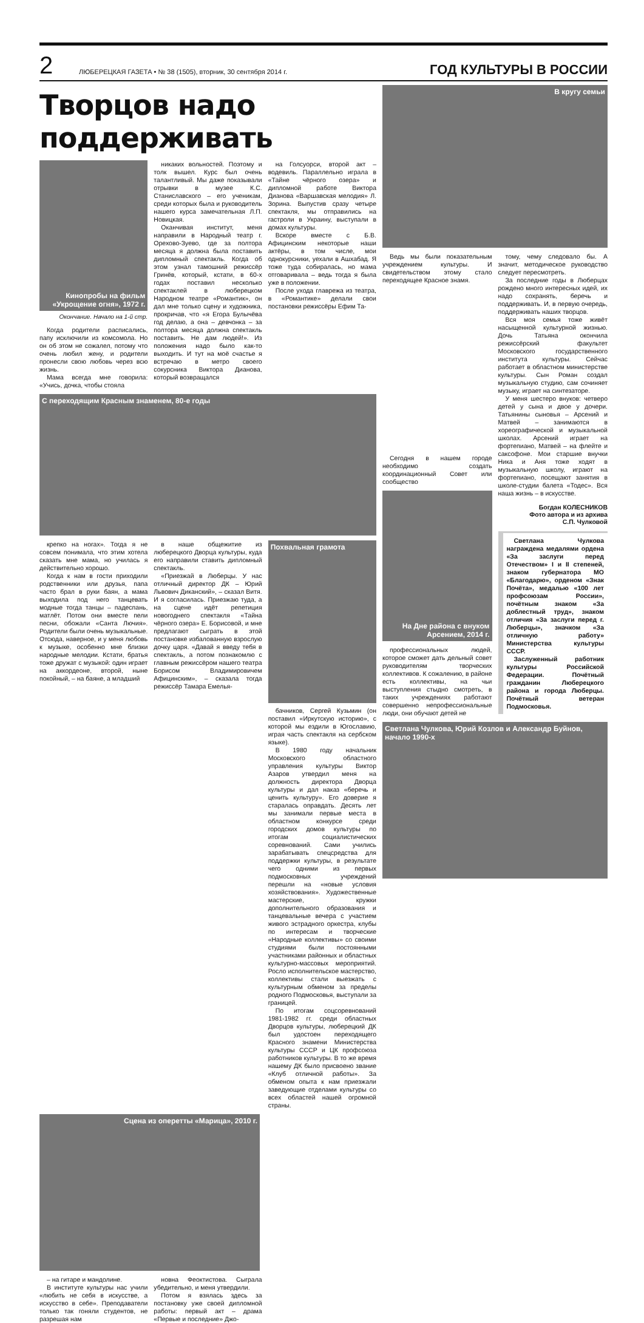2
ЛЮБЕРЕЦКАЯ ГАЗЕТА • № 38 (1505), вторник, 30 сентября 2014 г.
ГОД КУЛЬТУРЫ В РОССИИ
Творцов надо поддерживать
Кинопробы на фильм «Укрощение огня», 1972 г.
Окончание. Начало на 1-й стр.
Когда родители расписались, папу исключили из комсомола. Но он об этом не сожалел, потому что очень любил жену, и родители пронесли свою любовь через всю жизнь.
Мама всегда мне говорила: «Учись, дочка, чтобы стояла
никаких вольностей. Поэтому и толк вышел. Курс был очень талантливый. Мы даже показывали отрывки в музее К.С. Станиславского – его ученикам, среди которых была и руководитель нашего курса замечательная Л.П. Новицкая.
Оканчивая институт, меня направили в Народный театр г. Орехово-Зуево, где за полтора месяца я должна была поставить дипломный спектакль. Когда об этом узнал тамошний режиссёр Гринёв, который, кстати, в 60-х годах поставил несколько спектаклей в люберецком Народном театре «Романтик», он дал мне только сцену и художника, прокричав, что «я Егора Булычёва год делаю, а она – девчонка – за полтора месяца должна спектакль поставить. Не дам людей!». Из положения надо было как-то выходить. И тут на моё счастье я встречаю в метро своего сокурсника Виктора Дианова, который возвращался
на Голсуорси, второй акт – водевиль. Параллельно играла в «Тайне чёрного озера» и дипломной работе Виктора Дианова «Варшавская мелодия» Л. Зорина. Выпустив сразу четыре спектакля, мы отправились на гастроли в Украину, выступали в домах культуры.
Вскоре вместе с Б.В. Афицинским некоторые наши актёры, в том числе, мои однокурсники, уехали в Ашхабад. Я тоже туда собиралась, но мама отговаривала – ведь тогда я была уже в положении.
После ухода главрежа из театра, в «Романтике» делали свои постановки режиссёры Ефим Та-
С переходящим Красным знаменем, 80-е годы
крепко на ногах». Тогда я не совсем понимала, что этим хотела сказать мне мама, но училась я действительно хорошо.
Когда к нам в гости приходили родственники или друзья, папа часто брал в руки баян, а мама выходила под него танцевать модные тогда танцы – падеспань, матлёт. Потом они вместе пели песни, обожали «Санта Лючия». Родители были очень музыкальные. Отсюда, наверное, и у меня любовь к музыке, особенно мне близки народные мелодии. Кстати, братья тоже дружат с музыкой: один играет на аккордеоне, второй, ныне покойный, – на баяне, а младший
в наше общежитие из люберецкого Дворца культуры, куда его направили ставить дипломный спектакль.
«Приезжай в Люберцы. У нас отличный директор ДК – Юрий Львович Диканский», – сказал Витя. И я согласилась. Приезжаю туда, а на сцене идёт репетиция новогоднего спектакля «Тайна чёрного озера» Е. Борисовой, и мне предлагают сыграть в этой постановке избалованную взрослую дочку царя. «Давай я введу тебя в спектакль, а потом познакомлю с главным режиссёром нашего театра Борисом Владимировичем Афицинским», – сказала тогда режиссёр Тамара Емелья-
Похвальная грамота
бачников, Сергей Кузьмин (он поставил «Иркутскую историю», с которой мы ездили в Югославию, играя часть спектакля на сербском языке).
В 1980 году начальник Московского областного управления культуры Виктор Азаров утвердил меня на должность директора Дворца культуры и дал наказ «беречь и ценить культуру». Его доверие я старалась оправдать. Десять лет мы занимали первые места в областном конкурсе среди городских домов культуры по итогам социалистических соревнований. Сами учились зарабатывать спецсредства для поддержки культуры, в результате чего одними из первых подмосковных учреждений перешли на «новые условия хозяйствования». Художественные мастерские, кружки дополнительного образования и танцевальные вечера с участием живого эстрадного оркестра, клубы по интересам и творческие «Народные коллективы» со своими студиями были постоянными участниками районных и областных культурно-массовых мероприятий. Росло исполнительское мастерство, коллективы стали выезжать с культурным обменом за пределы родного Подмосковья, выступали за границей.
По итогам соцсоревнований 1981-1982 гг. среди областных Дворцов культуры, люберецкий ДК был удостоен переходящего Красного знамени Министерства культуры СССР и ЦК профсоюза работников культуры. В то же время нашему ДК было присвоено звание «Клуб отличной работы». За обменом опыта к нам приезжали заведующие отделами культуры со всех областей нашей огромной страны.
Сцена из оперетты «Марица», 2010 г.
– на гитаре и мандолине.
В институте культуры нас учили «любить не себя в искусстве, а искусство в себе». Преподаватели только так гоняли студентов, не разрешая нам
новна Феоктистова. Сыграла убедительно, и меня утвердили.
Потом я взялась здесь за постановку уже своей дипломной работы: первый акт – драма «Первые и последние» Джо-
В кругу семьи
Ведь мы были показательным учреждением культуры. И свидетельством этому стало переходящее Красное знамя.
Сегодня в нашем городе необходимо создать координационный Совет или сообщество
На Дне района с внуком Арсением, 2014 г.
профессиональных людей, которое сможет дать дельный совет руководителям творческих коллективов. К сожалению, в районе есть коллективы, на чьи выступления стыдно смотреть, в таких учреждениях работают совершенно непрофессиональные люди, они обучают детей не
тому, чему следовало бы. А значит, методическое руководство следует пересмотреть.
За последние годы в Люберцах рождено много интересных идей, их надо сохранять, беречь и поддерживать. И, в первую очередь, поддерживать наших творцов.
Вся моя семья тоже живёт насыщенной культурной жизнью. Дочь Татьяна окончила режиссёрский факультет Московского государственного института культуры. Сейчас работает в областном министерстве культуры. Сын Роман создал музыкальную студию, сам сочиняет музыку, играет на синтезаторе.
У меня шестеро внуков: четверо детей у сына и двое у дочери. Татьянины сыновья – Арсений и Матвей – занимаются в хореографической и музыкальной школах. Арсений играет на фортепиано, Матвей – на флейте и саксофоне. Мои старшие внучки Ника и Аня тоже ходят в музыкальную школу, играют на фортепиано, посещают занятия в школе-студии балета «Тодес». Вся наша жизнь – в искусстве.
Богдан КОЛЕСНИКОВ
Фото автора и из архива
С.П. Чулковой
Светлана Чулкова награждена медалями ордена «За заслуги перед Отечеством» I и II степеней, знаком губернатора МО «Благодарю», орденом «Знак Почёта», медалью «100 лет профсоюзам России», почётным знаком «За доблестный труд», знаком отличия «За заслуги перед г. Люберцы», значком «За отличную работу» Министерства культуры СССР.
Заслуженный работник культуры Российской Федерации. Почётный гражданин Люберецкого района и города Люберцы. Почётный ветеран Подмосковья.
Светлана Чулкова, Юрий Козлов и Александр Буйнов, начало 1990-х